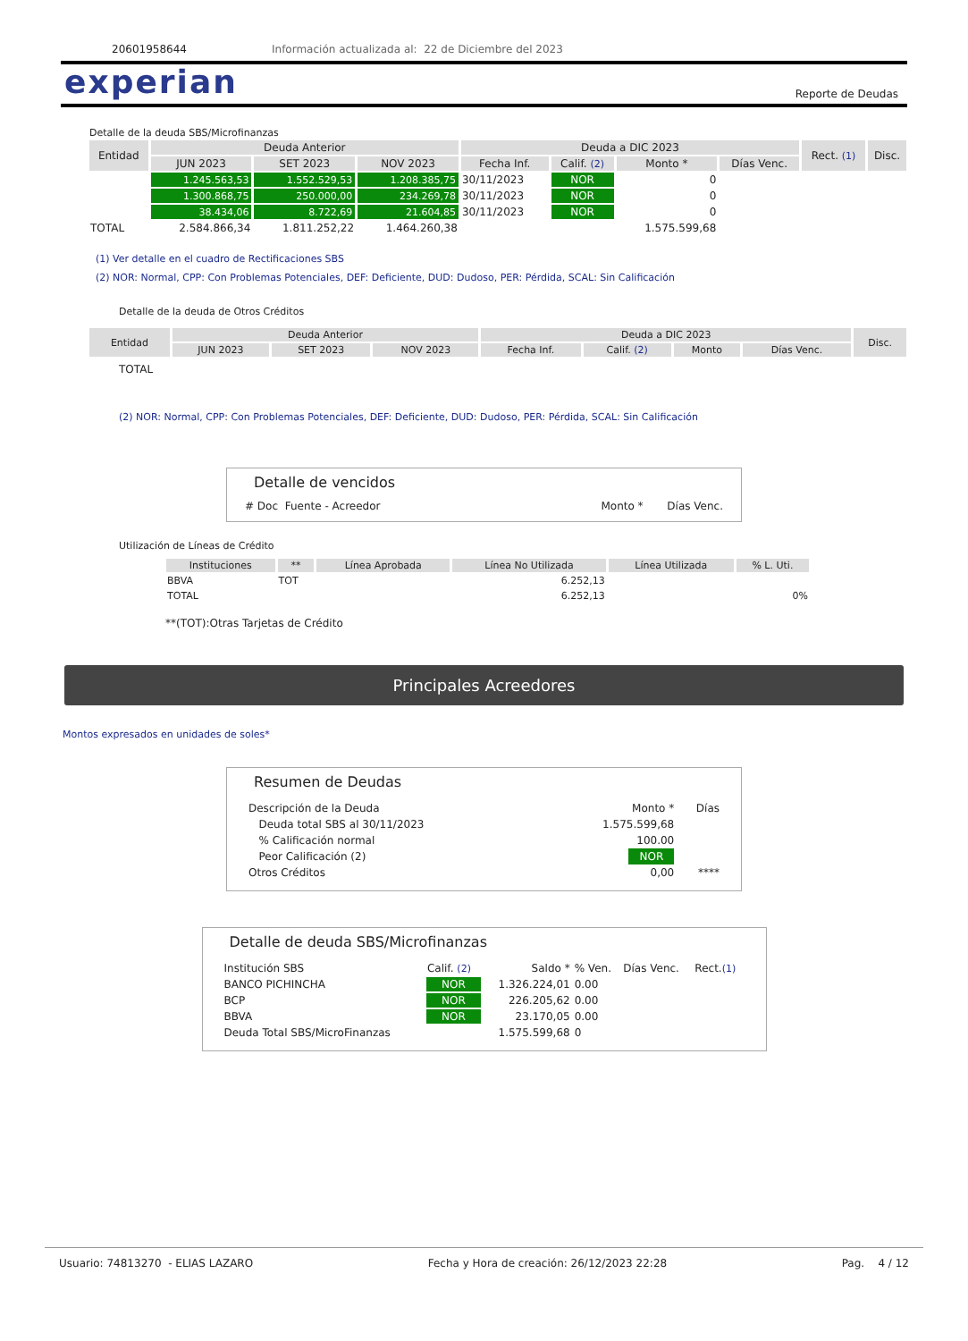20601958644 Información actualizada al: 22 de Diciembre del 2023
experian Reporte de Deudas
Detalle de la deuda SBS/Microfinanzas
| Entidad | Deuda Anterior | | | Deuda a DIC 2023 | | | | Rect. (1) | Disc. |
| --- | --- | --- | --- | --- | --- | --- | --- | --- | --- |
| | JUN 2023 | SET 2023 | NOV 2023 | Fecha Inf. | Calif. (2) | Monto * | Días Venc. | | |
| | 1.245.563,53 | 1.552.529,53 | 1.208.385,75 | 30/11/2023 | NOR | 0 | | | |
| | 1.300.868,75 | 250.000,00 | 234.269,78 | 30/11/2023 | NOR | 0 | | | |
| | 38.434,06 | 8.722,69 | 21.604,85 | 30/11/2023 | NOR | 0 | | | |
| TOTAL | 2.584.866,34 | 1.811.252,22 | 1.464.260,38 | | | 1.575.599,68 | | | |
(1) Ver detalle en el cuadro de Rectificaciones SBS
(2) NOR: Normal, CPP: Con Problemas Potenciales, DEF: Deficiente, DUD: Dudoso, PER: Pérdida, SCAL: Sin Calificación
Detalle de la deuda de Otros Créditos
| Entidad | Deuda Anterior | | | Deuda a DIC 2023 | | | | Disc. |
| --- | --- | --- | --- | --- | --- | --- | --- | --- |
| | JUN 2023 | SET 2023 | NOV 2023 | Fecha Inf. | Calif. (2) | Monto | Días Venc. | |
TOTAL
(2) NOR: Normal, CPP: Con Problemas Potenciales, DEF: Deficiente, DUD: Dudoso, PER: Pérdida, SCAL: Sin Calificación
Detalle de vencidos
# Doc Fuente - Acreedor Monto * Días Venc.
Utilización de Líneas de Crédito
| Instituciones | ** | Línea Aprobada | Línea No Utilizada | Línea Utilizada | % L. Uti. |
| --- | --- | --- | --- | --- | --- |
| BBVA | TOT | | 6.252,13 | | |
| TOTAL | | | 6.252,13 | | 0% |
**(TOT):Otras Tarjetas de Crédito
Principales Acreedores
Montos expresados en unidades de soles*
Resumen de Deudas
| Descripción de la Deuda | Monto * | Días |
| Deuda total SBS al 30/11/2023 | 1.575.599,68 | |
| % Calificación normal | 100.00 | |
| Peor Calificación (2) | NOR | |
| Otros Créditos | 0,00 | **** |
Detalle de deuda SBS/Microfinanzas
| Institución SBS | Calif. (2) | Saldo * | % Ven. | Días Venc. | Rect. (1) |
| BANCO PICHINCHA | NOR | 1.326.224,01 | 0.00 | | |
| BCP | NOR | 226.205,62 | 0.00 | | |
| BBVA | NOR | 23.170,05 | 0.00 | | |
| Deuda Total SBS/MicroFinanzas | | 1.575.599,68 | 0 | | |
Usuario: 74813270 - ELIAS LAZARO Fecha y Hora de creación: 26/12/2023 22:28 Pag. 4 / 12